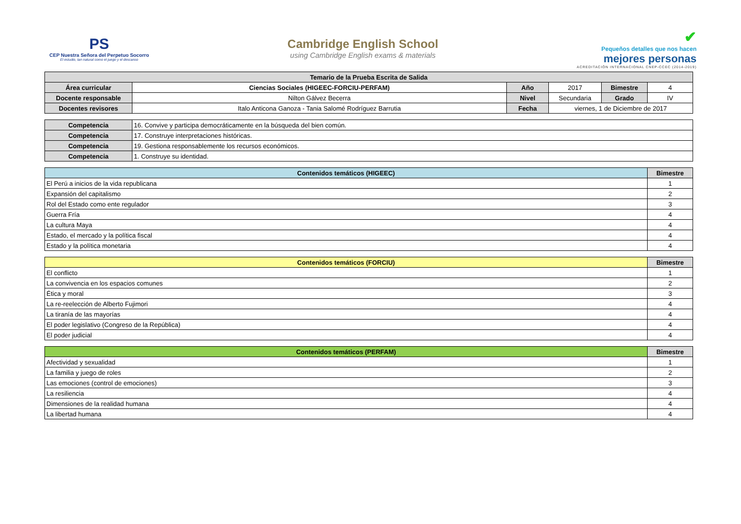PS
CEP Nuestra Señora del Perpetuo Socorro
El estudio, tan natural como el juego y el descanso
Cambridge English School
using Cambridge English exams & materials
✔
Pequeños detalles que nos hacen
mejores personas
ACREDITACIÓN INTERNACIONAL CNEP-CCEC (2014-2019)
| Temario de la Prueba Escrita de Salida | | | | | |
| --- | --- | --- | --- | --- | --- |
| Área curricular | Ciencias Sociales (HIGEEC-FORCIU-PERFAM) | Año | 2017 | Bimestre | 4 |
| Docente responsable | Nilton Gálvez Becerra | Nivel | Secundaria | Grado | IV |
| Docentes revisores | Italo Anticona Ganoza - Tania Salomé Rodríguez Barrutia | Fecha | viernes, 1 de Diciembre de 2017 | | |
| Competencia | 16. Convive y participa democráticamente en la búsqueda del bien común. |
| Competencia | 17. Construye interpretaciones históricas. |
| Competencia | 19. Gestiona responsablemente los recursos económicos. |
| Competencia | 1. Construye su identidad. |
| Contenidos temáticos (HIGEEC) | Bimestre |
| --- | --- |
| El Perú a inicios de la vida republicana | 1 |
| Expansión del capitalismo | 2 |
| Rol del Estado como ente regulador | 3 |
| Guerra Fría | 4 |
| La cultura Maya | 4 |
| Estado, el mercado y la política fiscal | 4 |
| Estado y la política monetaria | 4 |
| Contenidos temáticos (FORCIU) | Bimestre |
| --- | --- |
| El conflicto | 1 |
| La convivencia en los espacios comunes | 2 |
| Ética y moral | 3 |
| La re-reelección de Alberto Fujimori | 4 |
| La tiranía de las mayorías | 4 |
| El poder legislativo (Congreso de la República) | 4 |
| El poder judicial | 4 |
| Contenidos temáticos (PERFAM) | Bimestre |
| --- | --- |
| Afectividad y sexualidad | 1 |
| La familia y juego de roles | 2 |
| Las emociones (control de emociones) | 3 |
| La resiliencia | 4 |
| Dimensiones de la realidad humana | 4 |
| La libertad humana | 4 |